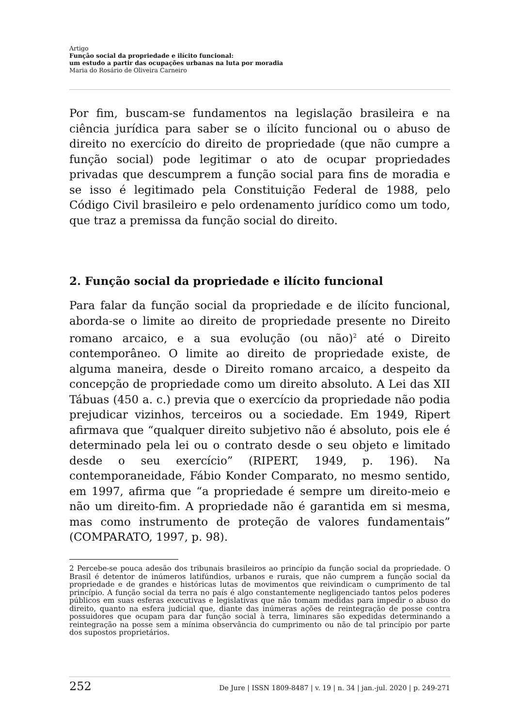Artigo
Função social da propriedade e ilícito funcional:
um estudo a partir das ocupações urbanas na luta por moradia
Maria do Rosário de Oliveira Carneiro
Por fim, buscam-se fundamentos na legislação brasileira e na ciência jurídica para saber se o ilícito funcional ou o abuso de direito no exercício do direito de propriedade (que não cumpre a função social) pode legitimar o ato de ocupar propriedades privadas que descumprem a função social para fins de moradia e se isso é legitimado pela Constituição Federal de 1988, pelo Código Civil brasileiro e pelo ordenamento jurídico como um todo, que traz a premissa da função social do direito.
2. Função social da propriedade e ilícito funcional
Para falar da função social da propriedade e de ilícito funcional, aborda-se o limite ao direito de propriedade presente no Direito romano arcaico, e a sua evolução (ou não)<sup>2</sup> até o Direito contemporâneo. O limite ao direito de propriedade existe, de alguma maneira, desde o Direito romano arcaico, a despeito da concepção de propriedade como um direito absoluto. A Lei das XII Tábuas (450 a. c.) previa que o exercício da propriedade não podia prejudicar vizinhos, terceiros ou a sociedade. Em 1949, Ripert afirmava que “qualquer direito subjetivo não é absoluto, pois ele é determinado pela lei ou o contrato desde o seu objeto e limitado desde o seu exercício” (RIPERT, 1949, p. 196). Na contemporaneidade, Fábio Konder Comparato, no mesmo sentido, em 1997, afirma que “a propriedade é sempre um direito-meio e não um direito-fim. A propriedade não é garantida em si mesma, mas como instrumento de proteção de valores fundamentais” (COMPARATO, 1997, p. 98).
2 Percebe-se pouca adesão dos tribunais brasileiros ao princípio da função social da propriedade. O Brasil é detentor de inúmeros latifúndios, urbanos e rurais, que não cumprem a função social da propriedade e de grandes e históricas lutas de movimentos que reivindicam o cumprimento de tal princípio. A função social da terra no país é algo constantemente negligenciado tantos pelos poderes públicos em suas esferas executivas e legislativas que não tomam medidas para impedir o abuso do direito, quanto na esfera judicial que, diante das inúmeras ações de reintegração de posse contra possuidores que ocupam para dar função social à terra, liminares são expedidas determinando a reintegração na posse sem a mínima observância do cumprimento ou não de tal princípio por parte dos supostos proprietários.
252 De Jure | ISSN 1809-8487 | v. 19 | n. 34 | jan.-jul. 2020 | p. 249-271